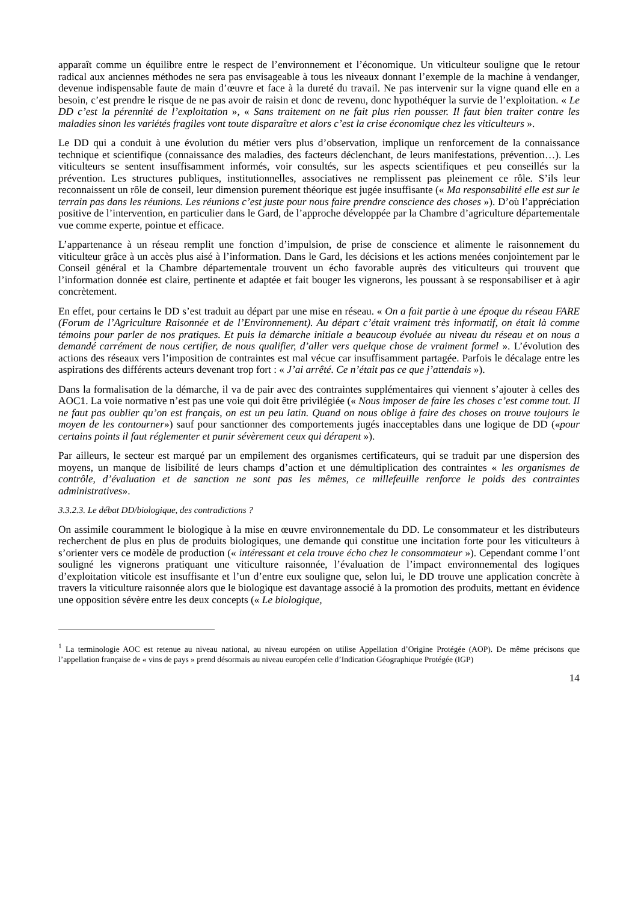apparaît comme un équilibre entre le respect de l’environnement et l’économique. Un viticulteur souligne que le retour radical aux anciennes méthodes ne sera pas envisageable à tous les niveaux donnant l’exemple de la machine à vendanger, devenue indispensable faute de main d’œuvre et face à la dureté du travail. Ne pas intervenir sur la vigne quand elle en a besoin, c’est prendre le risque de ne pas avoir de raisin et donc de revenu, donc hypothéquer la survie de l’exploitation. « Le DD c’est la pérennité de l’exploitation », « Sans traitement on ne fait plus rien pousser. Il faut bien traiter contre les maladies sinon les variétés fragiles vont toute disparaître et alors c’est la crise économique chez les viticulteurs ».
Le DD qui a conduit à une évolution du métier vers plus d’observation, implique un renforcement de la connaissance technique et scientifique (connaissance des maladies, des facteurs déclenchant, de leurs manifestations, prévention…). Les viticulteurs se sentent insuffisamment informés, voir consultés, sur les aspects scientifiques et peu conseillés sur la prévention. Les structures publiques, institutionnelles, associatives ne remplissent pas pleinement ce rôle. S’ils leur reconnaissent un rôle de conseil, leur dimension purement théorique est jugée insuffisante (« Ma responsabilité elle est sur le terrain pas dans les réunions. Les réunions c’est juste pour nous faire prendre conscience des choses »). D’où l’appréciation positive de l’intervention, en particulier dans le Gard, de l’approche développée par la Chambre d’agriculture départementale vue comme experte, pointue et efficace.
L’appartenance à un réseau remplit une fonction d’impulsion, de prise de conscience et alimente le raisonnement du viticulteur grâce à un accès plus aisé à l’information. Dans le Gard, les décisions et les actions menées conjointement par le Conseil général et la Chambre départementale trouvent un écho favorable auprès des viticulteurs qui trouvent que l’information donnée est claire, pertinente et adaptée et fait bouger les vignerons, les poussant à se responsabiliser et à agir concrètement.
En effet, pour certains le DD s’est traduit au départ par une mise en réseau. « On a fait partie à une époque du réseau FARE (Forum de l’Agriculture Raisonnée et de l’Environnement). Au départ c’était vraiment très informatif, on était là comme témoins pour parler de nos pratiques. Et puis la démarche initiale a beaucoup évoluée au niveau du réseau et on nous a demandé carrément de nous certifier, de nous qualifier, d’aller vers quelque chose de vraiment formel ». L’évolution des actions des réseaux vers l’imposition de contraintes est mal vécue car insuffisamment partagée. Parfois le décalage entre les aspirations des différents acteurs devenant trop fort : « J’ai arrêté. Ce n’était pas ce que j’attendais »).
Dans la formalisation de la démarche, il va de pair avec des contraintes supplémentaires qui viennent s’ajouter à celles des AOC1. La voie normative n’est pas une voie qui doit être privilégiée (« Nous imposer de faire les choses c’est comme tout. Il ne faut pas oublier qu’on est français, on est un peu latin. Quand on nous oblige à faire des choses on trouve toujours le moyen de les contourner») sauf pour sanctionner des comportements jugés inacceptables dans une logique de DD («pour certains points il faut réglementer et punir sévèrement ceux qui dérapent »).
Par ailleurs, le secteur est marqué par un empilement des organismes certificateurs, qui se traduit par une dispersion des moyens, un manque de lisibilité de leurs champs d’action et une démultiplication des contraintes « les organismes de contrôle, d’évaluation et de sanction ne sont pas les mêmes, ce millefeuille renforce le poids des contraintes administratives».
3.3.2.3. Le débat DD/biologique, des contradictions ?
On assimile couramment le biologique à la mise en œuvre environnementale du DD. Le consommateur et les distributeurs recherchent de plus en plus de produits biologiques, une demande qui constitue une incitation forte pour les viticulteurs à s’orienter vers ce modèle de production (« intéressant et cela trouve écho chez le consommateur »). Cependant comme l’ont souligné les vignerons pratiquant une viticulture raisonnée, l’évaluation de l’impact environnemental des logiques d’exploitation viticole est insuffisante et l’un d’entre eux souligne que, selon lui, le DD trouve une application concrète à travers la viticulture raisonnée alors que le biologique est davantage associé à la promotion des produits, mettant en évidence une opposition sévère entre les deux concepts (« Le biologique,
<sup>1</sup> La terminologie AOC est retenue au niveau national, au niveau européen on utilise Appellation d’Origine Protégée (AOP). De même précisons que l’appellation française de « vins de pays » prend désormais au niveau européen celle d’Indication Géographique Protégée (IGP)
14